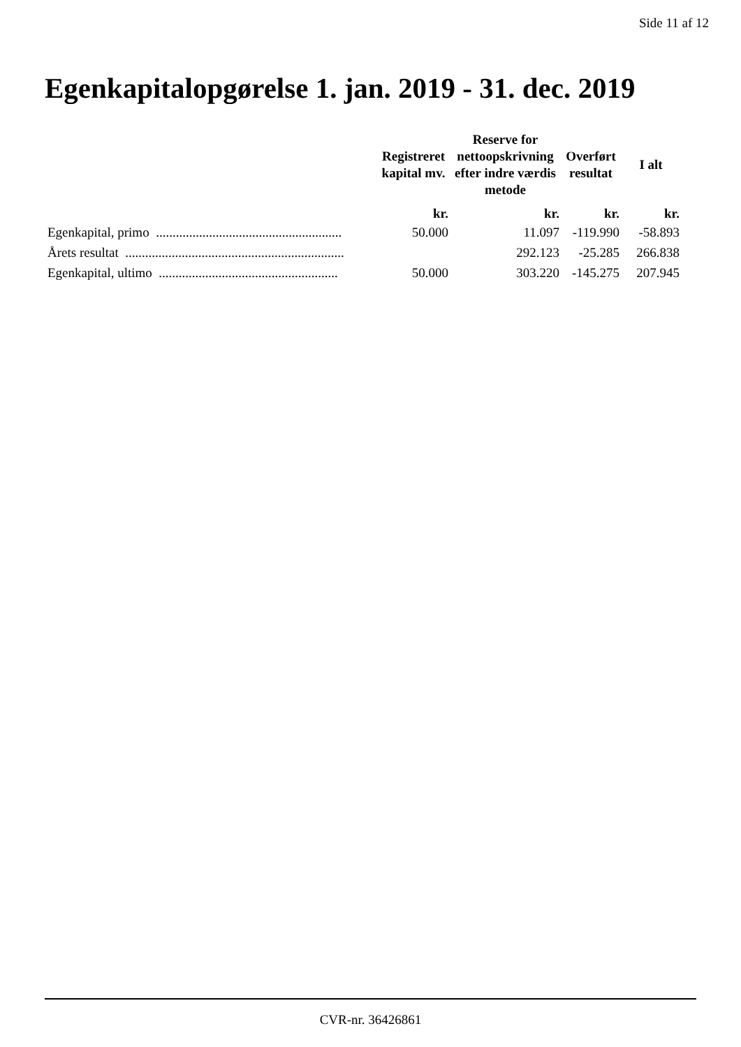Side 11 af 12
Egenkapitalopgørelse 1. jan. 2019 - 31. dec. 2019
| | Registreret kapital mv. | Reserve for nettoopskrivning efter indre værdis metode | Overført resultat | I alt |
| --- | --- | --- | --- | --- |
| | kr. | kr. | kr. | kr. |
| Egenkapital, primo ........................................................ | 50.000 | 11.097 | -119.990 | -58.893 |
| Årets resultat .................................................................. | | 292.123 | -25.285 | 266.838 |
| Egenkapital, ultimo ...................................................... | 50.000 | 303.220 | -145.275 | 207.945 |
CVR-nr. 36426861